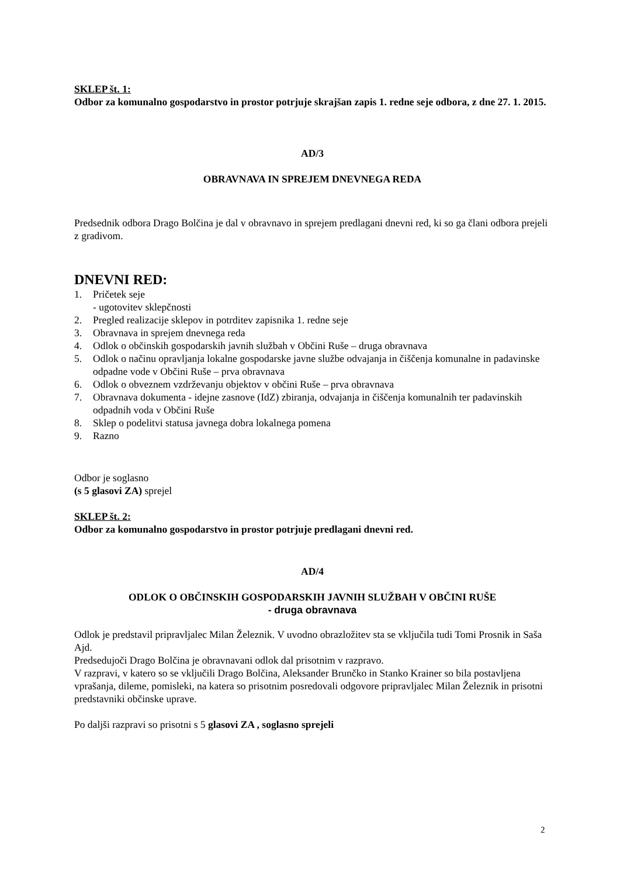SKLEP št. 1:
Odbor za komunalno gospodarstvo in prostor potrjuje skrajšan zapis 1. redne seje odbora, z dne 27. 1. 2015.
AD/3
OBRAVNAVA IN SPREJEM DNEVNEGA REDA
Predsednik odbora Drago Bolčina je dal v obravnavo in sprejem predlagani dnevni red, ki so ga člani odbora prejeli z gradivom.
DNEVNI RED:
1. Pričetek seje
- ugotovitev sklepčnosti
2. Pregled realizacije sklepov in potrditev zapisnika 1. redne seje
3. Obravnava in sprejem dnevnega reda
4. Odlok o občinskih gospodarskih javnih službah v Občini Ruše – druga obravnava
5. Odlok o načinu opravljanja lokalne gospodarske javne službe odvajanja in čiščenja komunalne in padavinske odpadne vode v Občini Ruše – prva obravnava
6. Odlok o obveznem vzdrževanju objektov v občini Ruše – prva obravnava
7. Obravnava dokumenta - idejne zasnove (IdZ) zbiranja, odvajanja in čiščenja komunalnih ter padavinskih odpadnih voda v Občini Ruše
8. Sklep o podelitvi statusa javnega dobra lokalnega pomena
9. Razno
Odbor je soglasno
(s 5 glasovi ZA) sprejel
SKLEP št. 2:
Odbor za komunalno gospodarstvo in prostor potrjuje predlagani dnevni red.
AD/4
ODLOK O OBČINSKIH GOSPODARSKIH JAVNIH SLUŽBAH V OBČINI RUŠE
- druga obravnava
Odlok je predstavil pripravljalec Milan Železnik. V uvodno obrazložitev sta se vključila tudi Tomi Prosnik in Saša Ajd.
Predsedujoči Drago Bolčina je obravnavani odlok dal prisotnim v razpravo.
V razpravi, v katero so se vključili Drago Bolčina, Aleksander Brunčko in Stanko Krainer so bila postavljena vprašanja, dileme, pomisleki, na katera so prisotnim posredovali odgovore pripravljalec Milan Železnik in prisotni predstavniki občinske uprave.
Po daljši razpravi so prisotni s 5 glasovi ZA , soglasno sprejeli
2